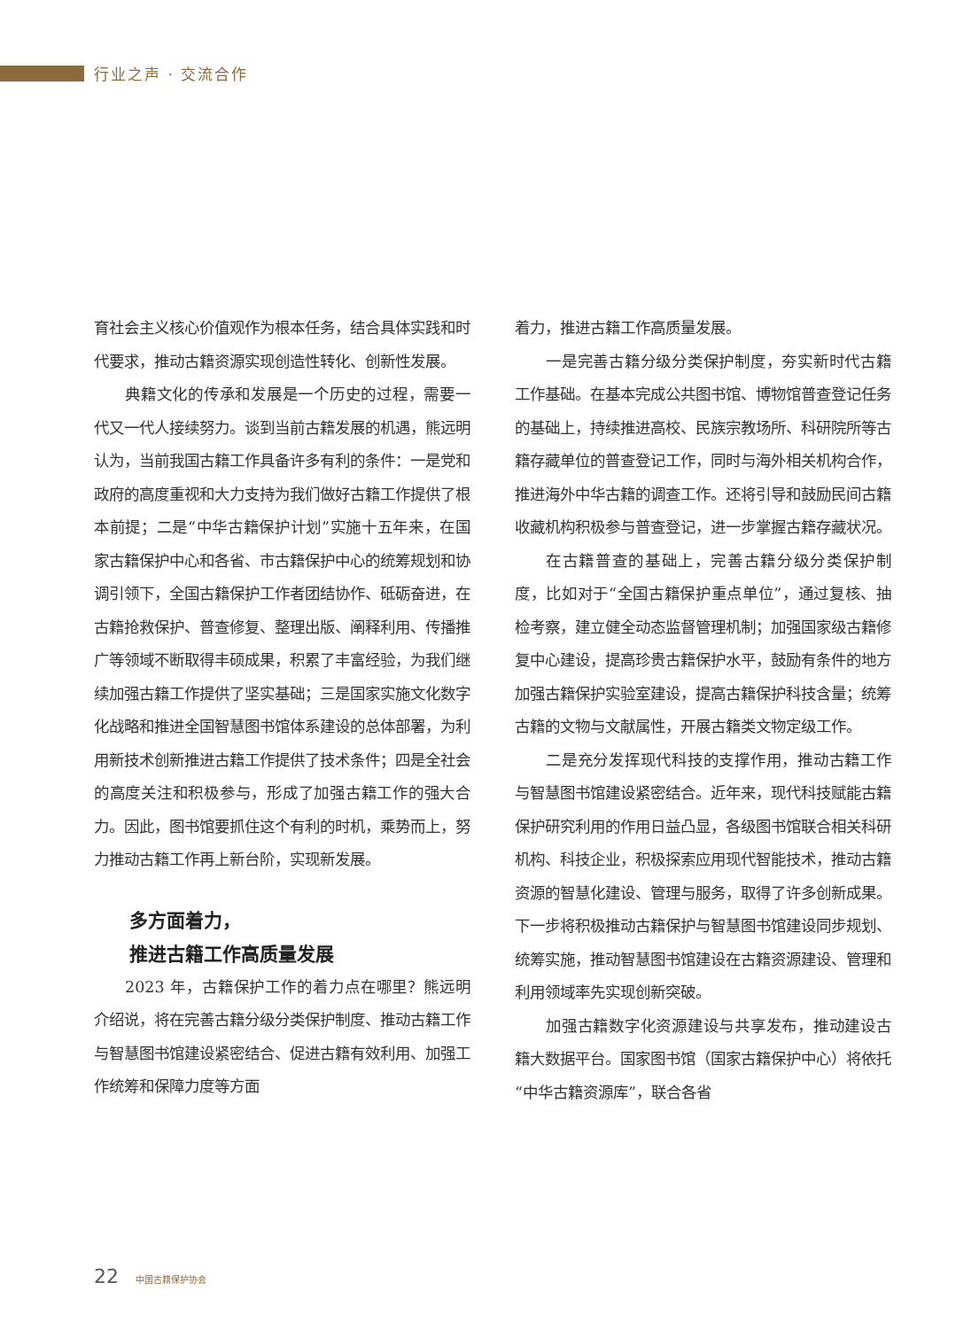行业之声 · 交流合作
育社会主义核心价值观作为根本任务，结合具体实践和时代要求，推动古籍资源实现创造性转化、创新性发展。
典籍文化的传承和发展是一个历史的过程，需要一代又一代人接续努力。谈到当前古籍发展的机遇，熊远明认为，当前我国古籍工作具备许多有利的条件：一是党和政府的高度重视和大力支持为我们做好古籍工作提供了根本前提；二是“中华古籍保护计划”实施十五年来，在国家古籍保护中心和各省、市古籍保护中心的统筹规划和协调引领下，全国古籍保护工作者团结协作、砥砺奋进，在古籍抢救保护、普查修复、整理出版、阐释利用、传播推广等领域不断取得丰硕成果，积累了丰富经验，为我们继续加强古籍工作提供了坚实基础；三是国家实施文化数字化战略和推进全国智慧图书馆体系建设的总体部署，为利用新技术创新推进古籍工作提供了技术条件；四是全社会的高度关注和积极参与，形成了加强古籍工作的强大合力。因此，图书馆要抓住这个有利的时机，乘势而上，努力推动古籍工作再上新台阶，实现新发展。
多方面着力，
推进古籍工作高质量发展
2023 年，古籍保护工作的着力点在哪里？熊远明介绍说，将在完善古籍分级分类保护制度、推动古籍工作与智慧图书馆建设紧密结合、促进古籍有效利用、加强工作统筹和保障力度等方面
着力，推进古籍工作高质量发展。
一是完善古籍分级分类保护制度，夯实新时代古籍工作基础。在基本完成公共图书馆、博物馆普查登记任务的基础上，持续推进高校、民族宗教场所、科研院所等古籍存藏单位的普查登记工作，同时与海外相关机构合作，推进海外中华古籍的调查工作。还将引导和鼓励民间古籍收藏机构积极参与普查登记，进一步掌握古籍存藏状况。
在古籍普查的基础上，完善古籍分级分类保护制度，比如对于“全国古籍保护重点单位”，通过复核、抽检考察，建立健全动态监督管理机制；加强国家级古籍修复中心建设，提高珍贵古籍保护水平，鼓励有条件的地方加强古籍保护实验室建设，提高古籍保护科技含量；统筹古籍的文物与文献属性，开展古籍类文物定级工作。
二是充分发挥现代科技的支撑作用，推动古籍工作与智慧图书馆建设紧密结合。近年来，现代科技赋能古籍保护研究利用的作用日益凸显，各级图书馆联合相关科研机构、科技企业，积极探索应用现代智能技术，推动古籍资源的智慧化建设、管理与服务，取得了许多创新成果。下一步将积极推动古籍保护与智慧图书馆建设同步规划、统筹实施，推动智慧图书馆建设在古籍资源建设、管理和利用领域率先实现创新突破。
加强古籍数字化资源建设与共享发布，推动建设古籍大数据平台。国家图书馆（国家古籍保护中心）将依托“中华古籍资源库”，联合各省
22 中国古籍保护协会